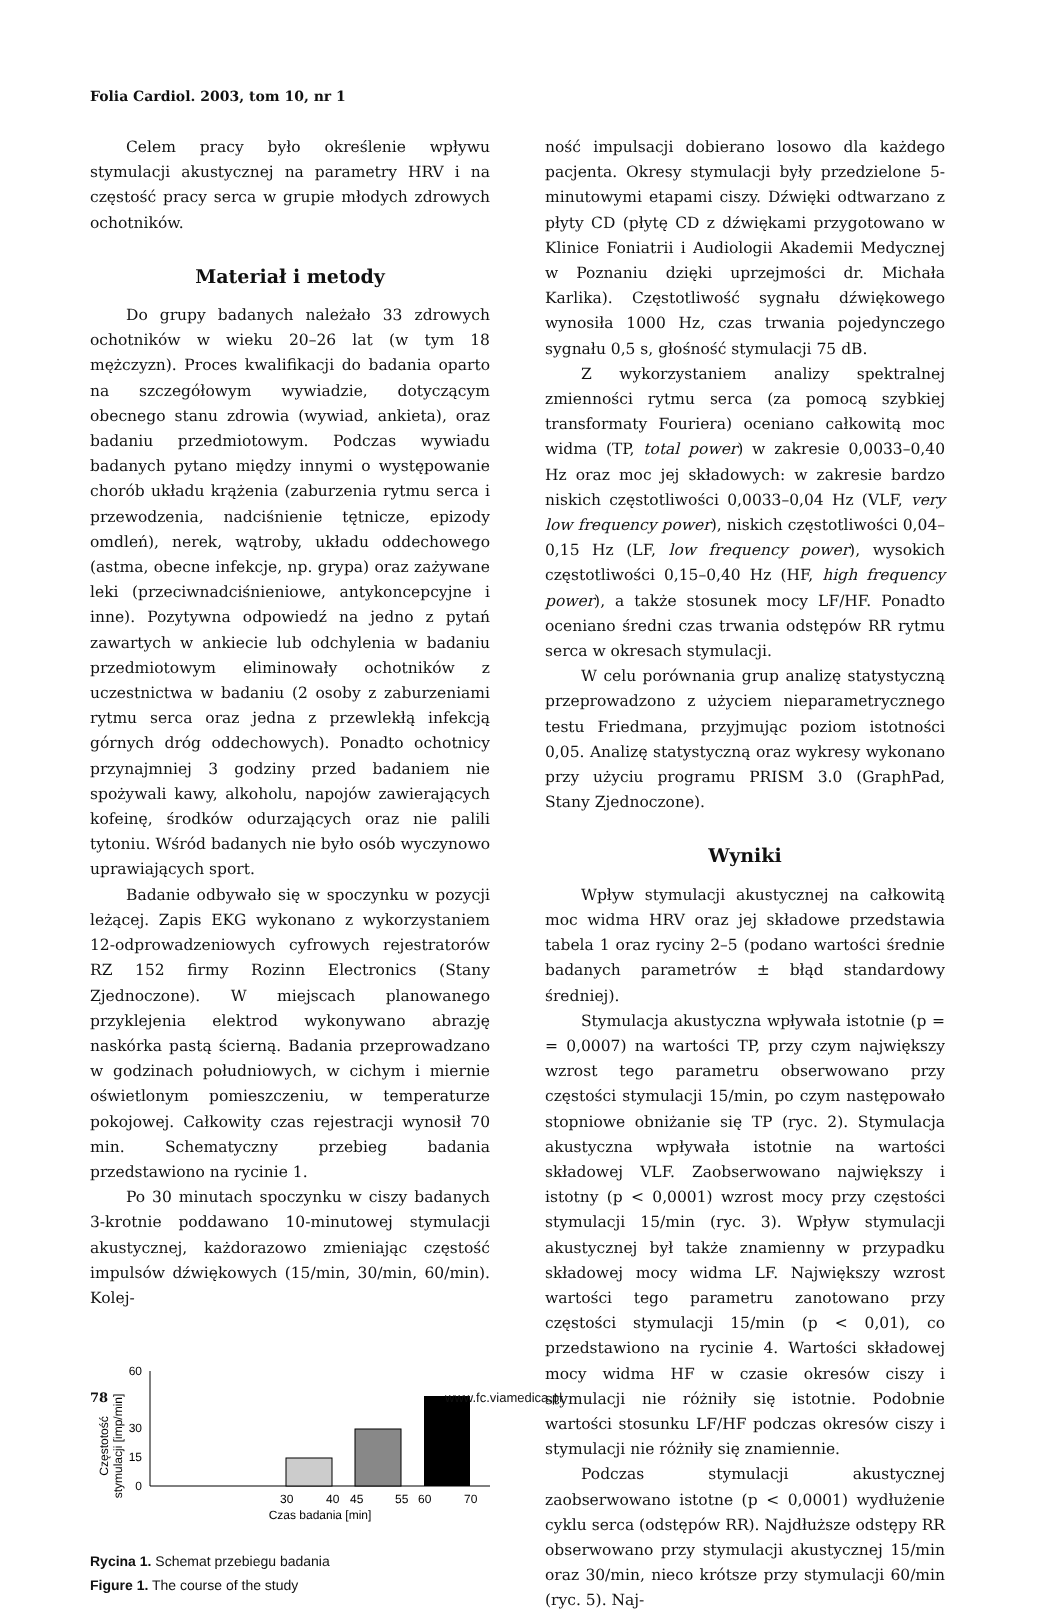Folia Cardiol. 2003, tom 10, nr 1
Celem pracy było określenie wpływu stymulacji akustycznej na parametry HRV i na częstość pracy serca w grupie młodych zdrowych ochotników.
Materiał i metody
Do grupy badanych należało 33 zdrowych ochotników w wieku 20–26 lat (w tym 18 mężczyzn). Proces kwalifikacji do badania oparto na szczegółowym wywiadzie, dotyczącym obecnego stanu zdrowia (wywiad, ankieta), oraz badaniu przedmiotowym. Podczas wywiadu badanych pytano między innymi o występowanie chorób układu krążenia (zaburzenia rytmu serca i przewodzenia, nadciśnienie tętnicze, epizody omdleń), nerek, wątroby, układu oddechowego (astma, obecne infekcje, np. grypa) oraz zażywane leki (przeciwnadciśnieniowe, antykoncepcyjne i inne). Pozytywna odpowiedź na jedno z pytań zawartych w ankiecie lub odchylenia w badaniu przedmiotowym eliminowały ochotników z uczestnictwa w badaniu (2 osoby z zaburzeniami rytmu serca oraz jedna z przewlekłą infekcją górnych dróg oddechowych). Ponadto ochotnicy przynajmniej 3 godziny przed badaniem nie spożywali kawy, alkoholu, napojów zawierających kofeinę, środków odurzających oraz nie palili tytoniu. Wśród badanych nie było osób wyczynowo uprawiających sport.
Badanie odbywało się w spoczynku w pozycji leżącej. Zapis EKG wykonano z wykorzystaniem 12-odprowadzeniowych cyfrowych rejestratorów RZ 152 firmy Rozinn Electronics (Stany Zjednoczone). W miejscach planowanego przyklejenia elektrod wykonywano abrazję naskórka pastą ścierną. Badania przeprowadzano w godzinach południowych, w cichym i miernie oświetlonym pomieszczeniu, w temperaturze pokojowej. Całkowity czas rejestracji wynosił 70 min. Schematyczny przebieg badania przedstawiono na rycinie 1.
Po 30 minutach spoczynku w ciszy badanych 3-krotnie poddawano 10-minutowej stymulacji akustycznej, każdorazowo zmieniając częstość impulsów dźwiękowych (15/min, 30/min, 60/min). Kolej-
Częstotość
stymulacji [imp/min]
60
30
15
0
30
40
45
55
60
70
Czas badania [min]
Rycina 1. Schemat przebiegu badania
Figure 1. The course of the study
ność impulsacji dobierano losowo dla każdego pacjenta. Okresy stymulacji były przedzielone 5-minutowymi etapami ciszy. Dźwięki odtwarzano z płyty CD (płytę CD z dźwiękami przygotowano w Klinice Foniatrii i Audiologii Akademii Medycznej w Poznaniu dzięki uprzejmości dr. Michała Karlika). Częstotliwość sygnału dźwiękowego wynosiła 1000 Hz, czas trwania pojedynczego sygnału 0,5 s, głośność stymulacji 75 dB.
Z wykorzystaniem analizy spektralnej zmienności rytmu serca (za pomocą szybkiej transformaty Fouriera) oceniano całkowitą moc widma (TP, total power) w zakresie 0,0033–0,40 Hz oraz moc jej składowych: w zakresie bardzo niskich częstotliwości 0,0033–0,04 Hz (VLF, very low frequency power), niskich częstotliwości 0,04–0,15 Hz (LF, low frequency power), wysokich częstotliwości 0,15–0,40 Hz (HF, high frequency power), a także stosunek mocy LF/HF. Ponadto oceniano średni czas trwania odstępów RR rytmu serca w okresach stymulacji.
W celu porównania grup analizę statystyczną przeprowadzono z użyciem nieparametrycznego testu Friedmana, przyjmując poziom istotności 0,05. Analizę statystyczną oraz wykresy wykonano przy użyciu programu PRISM 3.0 (GraphPad, Stany Zjednoczone).
Wyniki
Wpływ stymulacji akustycznej na całkowitą moc widma HRV oraz jej składowe przedstawia tabela 1 oraz ryciny 2–5 (podano wartości średnie badanych parametrów ± błąd standardowy średniej).
Stymulacja akustyczna wpływała istotnie (p = = 0,0007) na wartości TP, przy czym największy wzrost tego parametru obserwowano przy częstości stymulacji 15/min, po czym następowało stopniowe obniżanie się TP (ryc. 2). Stymulacja akustyczna wpływała istotnie na wartości składowej VLF. Zaobserwowano największy i istotny (p < 0,0001) wzrost mocy przy częstości stymulacji 15/min (ryc. 3). Wpływ stymulacji akustycznej był także znamienny w przypadku składowej mocy widma LF. Największy wzrost wartości tego parametru zanotowano przy częstości stymulacji 15/min (p < 0,01), co przedstawiono na rycinie 4. Wartości składowej mocy widma HF w czasie okresów ciszy i stymulacji nie różniły się istotnie. Podobnie wartości stosunku LF/HF podczas okresów ciszy i stymulacji nie różniły się znamiennie.
Podczas stymulacji akustycznej zaobserwowano istotne (p < 0,0001) wydłużenie cyklu serca (odstępów RR). Najdłuższe odstępy RR obserwowano przy stymulacji akustycznej 15/min oraz 30/min, nieco krótsze przy stymulacji 60/min (ryc. 5). Naj-
78 www.fc.viamedica.pl